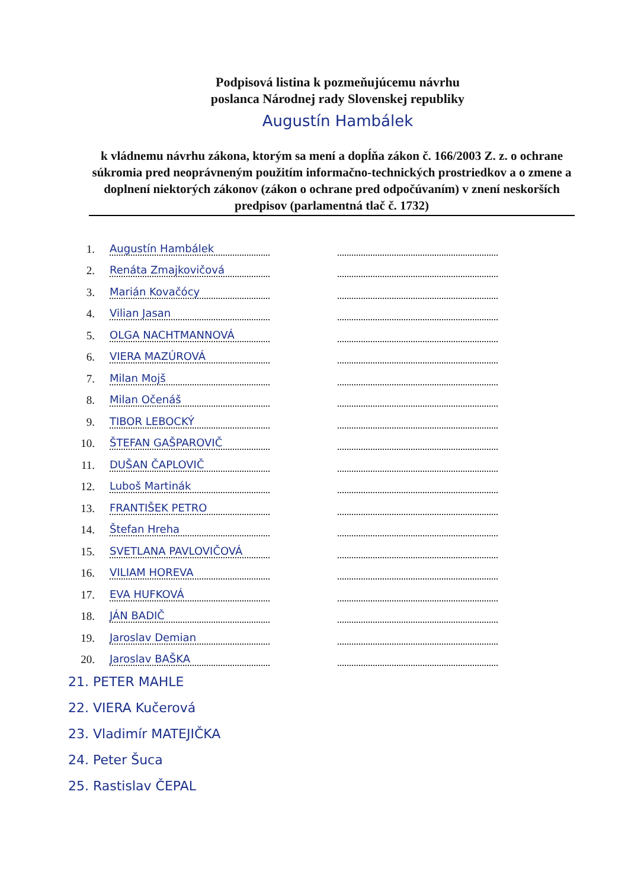Podpisová listina k pozmeňujúcemu návrhu
poslanca Národnej rady Slovenskej republiky
Augustín Hambálek
k vládnemu návrhu zákona, ktorým sa mení a dopĺňa zákon č. 166/2003 Z. z. o ochrane súkromia pred neoprávneným použitím informačno-technických prostriedkov a o zmene a doplnení niektorých zákonov (zákon o ochrane pred odpočúvaním) v znení neskorších predpisov (parlamentná tlač č. 1732)
1. Augustín Hambálek
2. Renáta Zmajkovičová
3. Marián Kovačócy
4. Vilian Jasan
5. OLGA NACHTMANNOVÁ
6. VIERA MAZÚROVÁ
7. Milan Mojš
8. Milan Očenáš
9. TIBOR LEBOCKÝ
10. ŠTEFAN GAŠPAROVIČ
11. DUŠAN ČAPLOVIČ
12. Luboš Martinák
13. FRANTIŠEK PETRO
14. Štefan Hreha
15. SVETLANA PAVLOVIČOVÁ
16. VILIAM HOREVA
17. EVA HUFKOVÁ
18. JÁN BADIČ
19. Jaroslav Demian
20. Jaroslav BAŠKA
21. PETER MAHLE
22. VIERA Kučerová
23. Vladimír MATEJIČKA
24. Peter Šuca
25. Rastislav ČEPAL